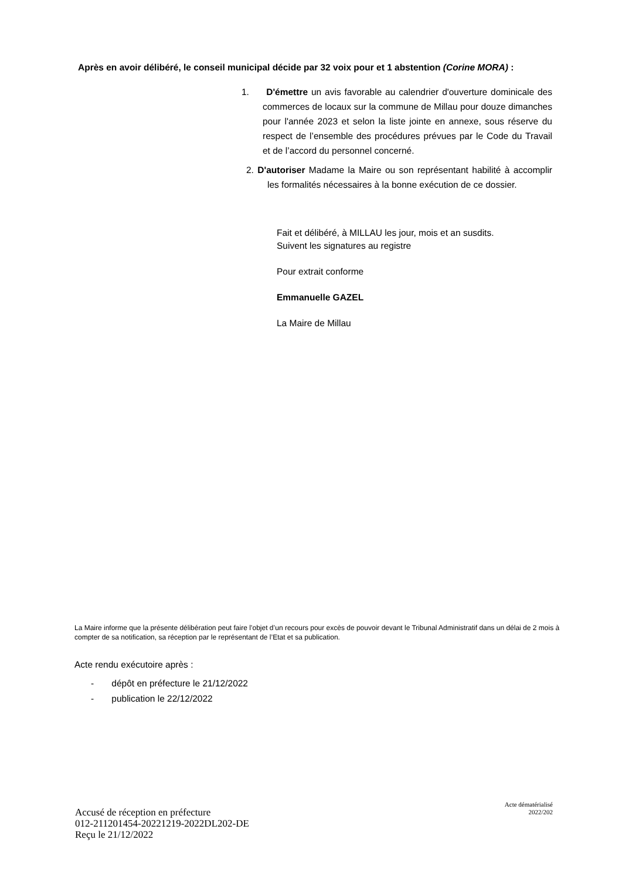Après en avoir délibéré, le conseil municipal décide par 32 voix pour et 1 abstention (Corine MORA) :
1. D'émettre un avis favorable au calendrier d'ouverture dominicale des commerces de locaux sur la commune de Millau pour douze dimanches pour l'année 2023 et selon la liste jointe en annexe, sous réserve du respect de l’ensemble des procédures prévues par le Code du Travail et de l’accord du personnel concerné.
2. D'autoriser Madame la Maire ou son représentant habilité à accomplir les formalités nécessaires à la bonne exécution de ce dossier.
Fait et délibéré, à MILLAU les jour, mois et an susdits.
Suivent les signatures au registre
Pour extrait conforme
Emmanuelle GAZEL
La Maire de Millau
La Maire informe que la présente délibération peut faire l’objet d’un recours pour excès de pouvoir devant le Tribunal Administratif dans un délai de 2 mois à compter de sa notification, sa réception par le représentant de l’Etat et sa publication.
Acte rendu exécutoire après :
- dépôt en préfecture le 21/12/2022
- publication le 22/12/2022
Accusé de réception en préfecture
012-211201454-20221219-2022DL202-DE
Reçu le 21/12/2022
Acte dématérialisé
2022/202